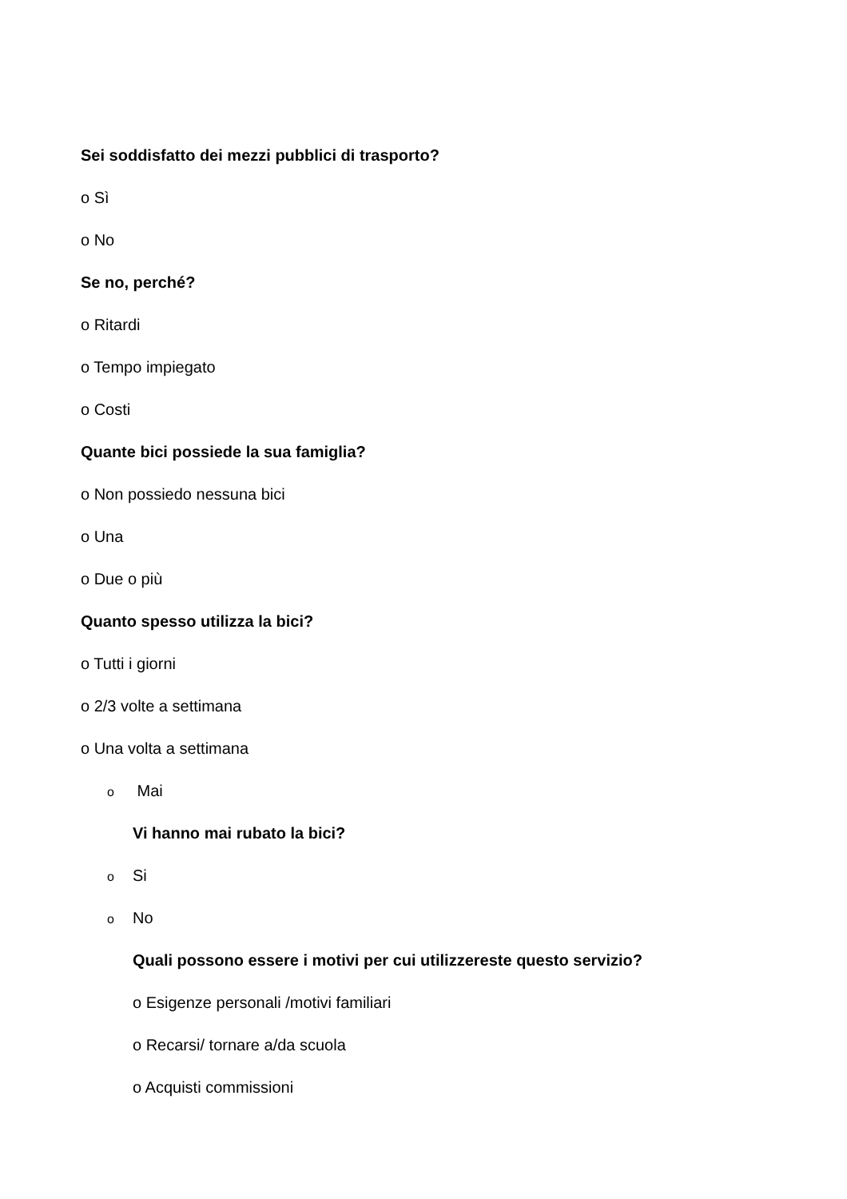Sei soddisfatto dei mezzi pubblici di trasporto?
o Sì
o No
Se no, perché?
o Ritardi
o Tempo impiegato
o Costi
Quante bici possiede la sua famiglia?
o Non possiedo nessuna bici
o Una
o Due o più
Quanto spesso utilizza la bici?
o Tutti i giorni
o 2/3 volte a settimana
o Una volta a settimana
o Mai
Vi hanno mai rubato la bici?
o Si
o No
Quali possono essere i motivi per cui utilizzereste questo servizio?
o Esigenze personali /motivi familiari
o Recarsi/ tornare a/da scuola
o Acquisti commissioni